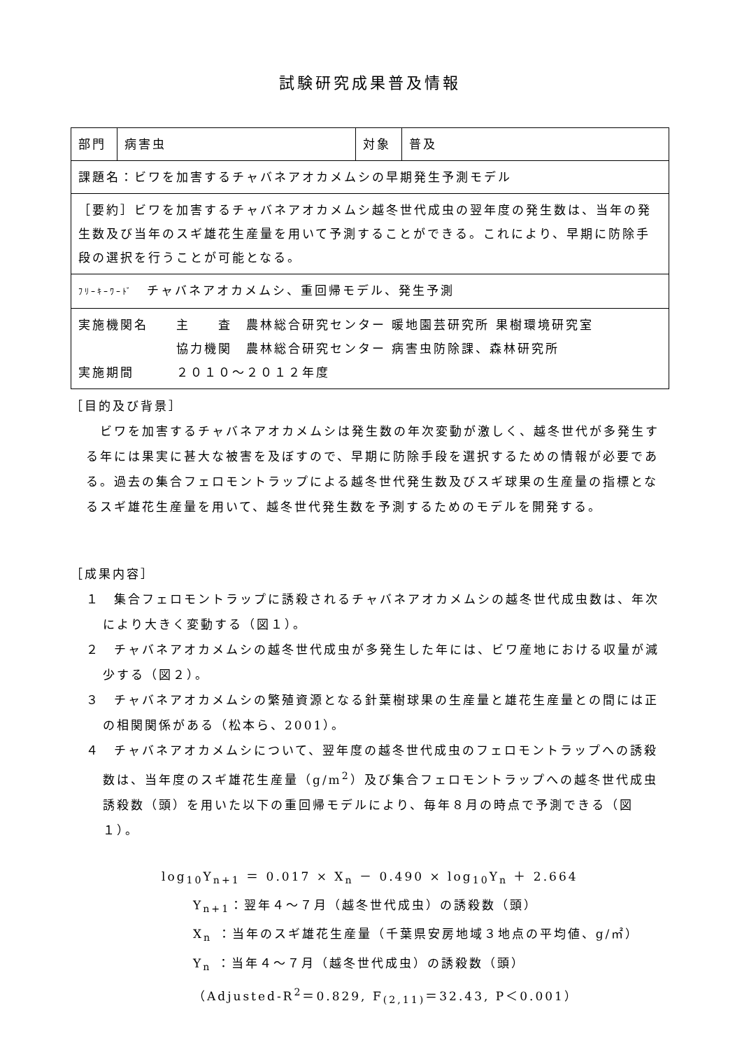試験研究成果普及情報
| 部門 | 病害虫 | 対象 | 普及 |
| 課題名：ビワを加害するチャバネアオカメムシの早期発生予測モデル | | | |
| ［要約］ビワを加害するチャバネアオカメムシ越冬世代成虫の翌年度の発生数は、当年の発生数及び当年のスギ雄花生産量を用いて予測することができる。これにより、早期に防除手段の選択を行うことが可能となる。 | | | |
| ﾌﾘｰｷｰﾜｰﾄﾞ チャバネアオカメムシ、重回帰モデル、発生予測 | | | |
| 実施機関名 主 査 農林総合研究センター 暖地園芸研究所 果樹環境研究室 協力機関 農林総合研究センター 病害虫防除課、森林研究所 実施期間 ２０１０～２０１２年度 | | | |
［目的及び背景］
ビワを加害するチャバネアオカメムシは発生数の年次変動が激しく、越冬世代が多発生する年には果実に甚大な被害を及ぼすので、早期に防除手段を選択するための情報が必要である。過去の集合フェロモントラップによる越冬世代発生数及びスギ球果の生産量の指標となるスギ雄花生産量を用いて、越冬世代発生数を予測するためのモデルを開発する。
［成果内容］
１　集合フェロモントラップに誘殺されるチャバネアオカメムシの越冬世代成虫数は、年次により大きく変動する（図１）。
２　チャバネアオカメムシの越冬世代成虫が多発生した年には、ビワ産地における収量が減少する（図２）。
３　チャバネアオカメムシの繁殖資源となる針葉樹球果の生産量と雄花生産量との間には正の相関関係がある（松本ら、2001）。
４　チャバネアオカメムシについて、翌年度の越冬世代成虫のフェロモントラップへの誘殺数は、当年度のスギ雄花生産量（g/m<sup>2</sup>）及び集合フェロモントラップへの越冬世代成虫誘殺数（頭）を用いた以下の重回帰モデルにより、毎年８月の時点で予測できる（図１）。
log<sub>10</sub>Y<sub>n+1</sub> ＝ 0.017 × X<sub>n</sub> － 0.490 × log<sub>10</sub>Y<sub>n</sub> ＋ 2.664
Y<sub>n+1</sub>：翌年４～７月（越冬世代成虫）の誘殺数（頭）
X<sub>n</sub> ：当年のスギ雄花生産量（千葉県安房地域３地点の平均値、g/㎡）
Y<sub>n</sub> ：当年４～７月（越冬世代成虫）の誘殺数（頭）
（Adjusted-R<sup>2</sup>＝0.829, F<sub>(2,11)</sub>＝32.43, P＜0.001）